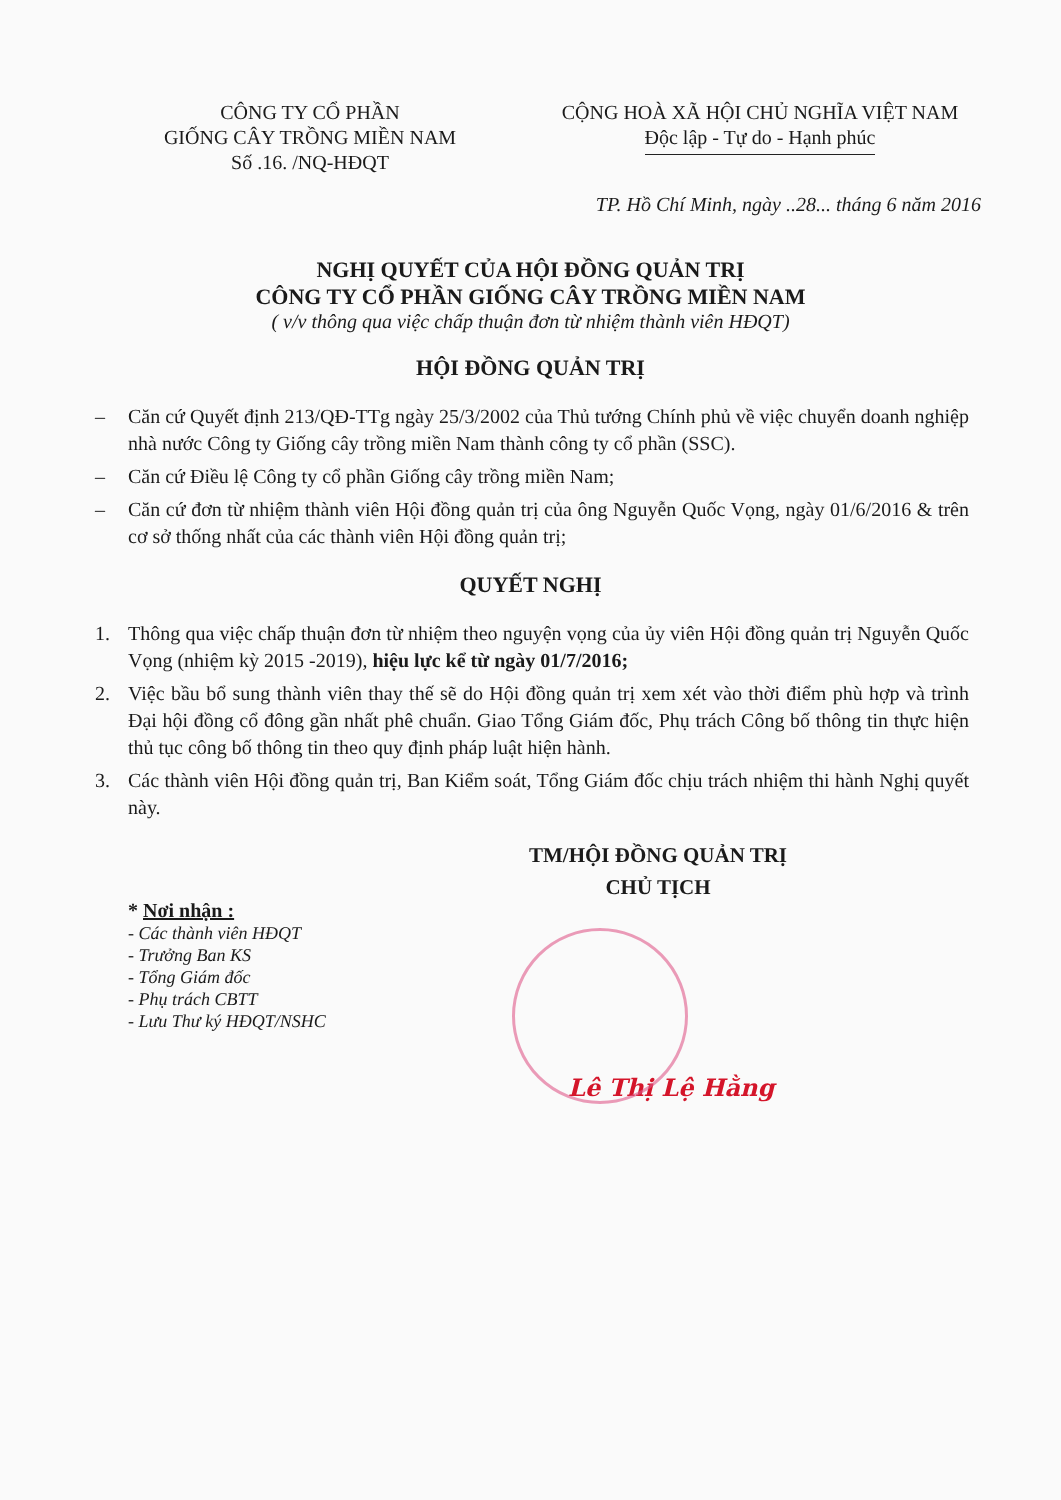CÔNG TY CỔ PHẦN
GIỐNG CÂY TRỒNG MIỀN NAM
Số .16. /NQ-HĐQT
CỘNG HOÀ XÃ HỘI CHỦ NGHĨA VIỆT NAM
Độc lập - Tự do - Hạnh phúc
TP. Hồ Chí Minh, ngày ..28... tháng 6 năm 2016
NGHỊ QUYẾT CỦA HỘI ĐỒNG QUẢN TRỊ
CÔNG TY CỔ PHẦN GIỐNG CÂY TRỒNG MIỀN NAM
( v/v thông qua việc chấp thuận đơn từ nhiệm thành viên HĐQT)
HỘI ĐỒNG QUẢN TRỊ
– Căn cứ Quyết định 213/QĐ-TTg ngày 25/3/2002 của Thủ tướng Chính phủ về việc chuyển doanh nghiệp nhà nước Công ty Giống cây trồng miền Nam thành công ty cổ phần (SSC).
– Căn cứ Điều lệ Công ty cổ phần Giống cây trồng miền Nam;
– Căn cứ đơn từ nhiệm thành viên Hội đồng quản trị của ông Nguyễn Quốc Vọng, ngày 01/6/2016 & trên cơ sở thống nhất của các thành viên Hội đồng quản trị;
QUYẾT NGHỊ
1. Thông qua việc chấp thuận đơn từ nhiệm theo nguyện vọng của ủy viên Hội đồng quản trị Nguyễn Quốc Vọng (nhiệm kỳ 2015 -2019), hiệu lực kể từ ngày 01/7/2016;
2. Việc bầu bổ sung thành viên thay thế sẽ do Hội đồng quản trị xem xét vào thời điểm phù hợp và trình Đại hội đồng cổ đông gần nhất phê chuẩn. Giao Tổng Giám đốc, Phụ trách Công bố thông tin thực hiện thủ tục công bố thông tin theo quy định pháp luật hiện hành.
3. Các thành viên Hội đồng quản trị, Ban Kiểm soát, Tổng Giám đốc chịu trách nhiệm thi hành Nghị quyết này.
* Nơi nhận :
- Các thành viên HĐQT
- Trưởng Ban KS
- Tổng Giám đốc
- Phụ trách CBTT
- Lưu Thư ký HĐQT/NSHC
TM/HỘI ĐỒNG QUẢN TRỊ
CHỦ TỊCH
Lê Thị Lệ Hằng